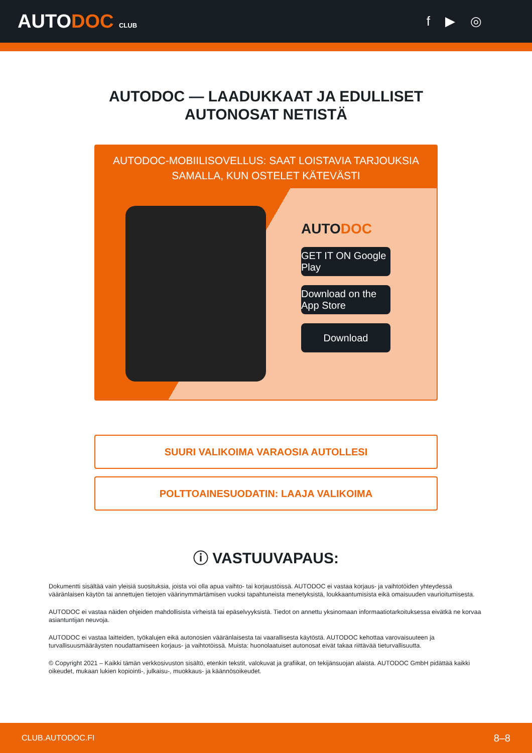AUTODOC CLUB
f ▶ ◎
AUTODOC — LAADUKKAAT JA EDULLISET
AUTONOSAT NETISTÄ
AUTODOC-MOBIILISOVELLUS: SAAT LOISTAVIA TARJOUKSIA
SAMALLA, KUN OSTELET KÄTEVÄSTI
AUTODOC
GET IT ON Google Play
Download on the App Store
Download
SUURI VALIKOIMA VARAOSIA AUTOLLESI
POLTTOAINESUODATIN: LAAJA VALIKOIMA
ⓘ VASTUUVAPAUS:
Dokumentti sisältää vain yleisiä suosituksia, joista voi olla apua vaihto- tai korjaustöissä. AUTODOC ei vastaa korjaus- ja vaihtotöiden yhteydessä vääränlaisen käytön tai annettujen tietojen väärinymmärtämisen vuoksi tapahtuneista menetyksistä, loukkaantumisista eikä omaisuuden vaurioitumisesta.
AUTODOC ei vastaa näiden ohjeiden mahdollisista virheistä tai epäselvyyksistä. Tiedot on annettu yksinomaan informaatiotarkoituksessa eivätkä ne korvaa asiantuntijan neuvoja.
AUTODOC ei vastaa laitteiden, työkalujen eikä autonosien vääränlaisesta tai vaarallisesta käytöstä. AUTODOC kehottaa varovaisuuteen ja turvallisuusmääräysten noudattamiseen korjaus- ja vaihtotöissä. Muista: huonolaatuiset autonosat eivät takaa riittävää tieturvallisuutta.
© Copyright 2021 – Kaikki tämän verkkosivuston sisältö, etenkin tekstit, valokuvat ja grafiikat, on tekijänsuojan alaista. AUTODOC GmbH pidättää kaikki oikeudet, mukaan lukien kopiointi-, julkaisu-, muokkaus- ja käännösoikeudet.
CLUB.AUTODOC.FI 8–8